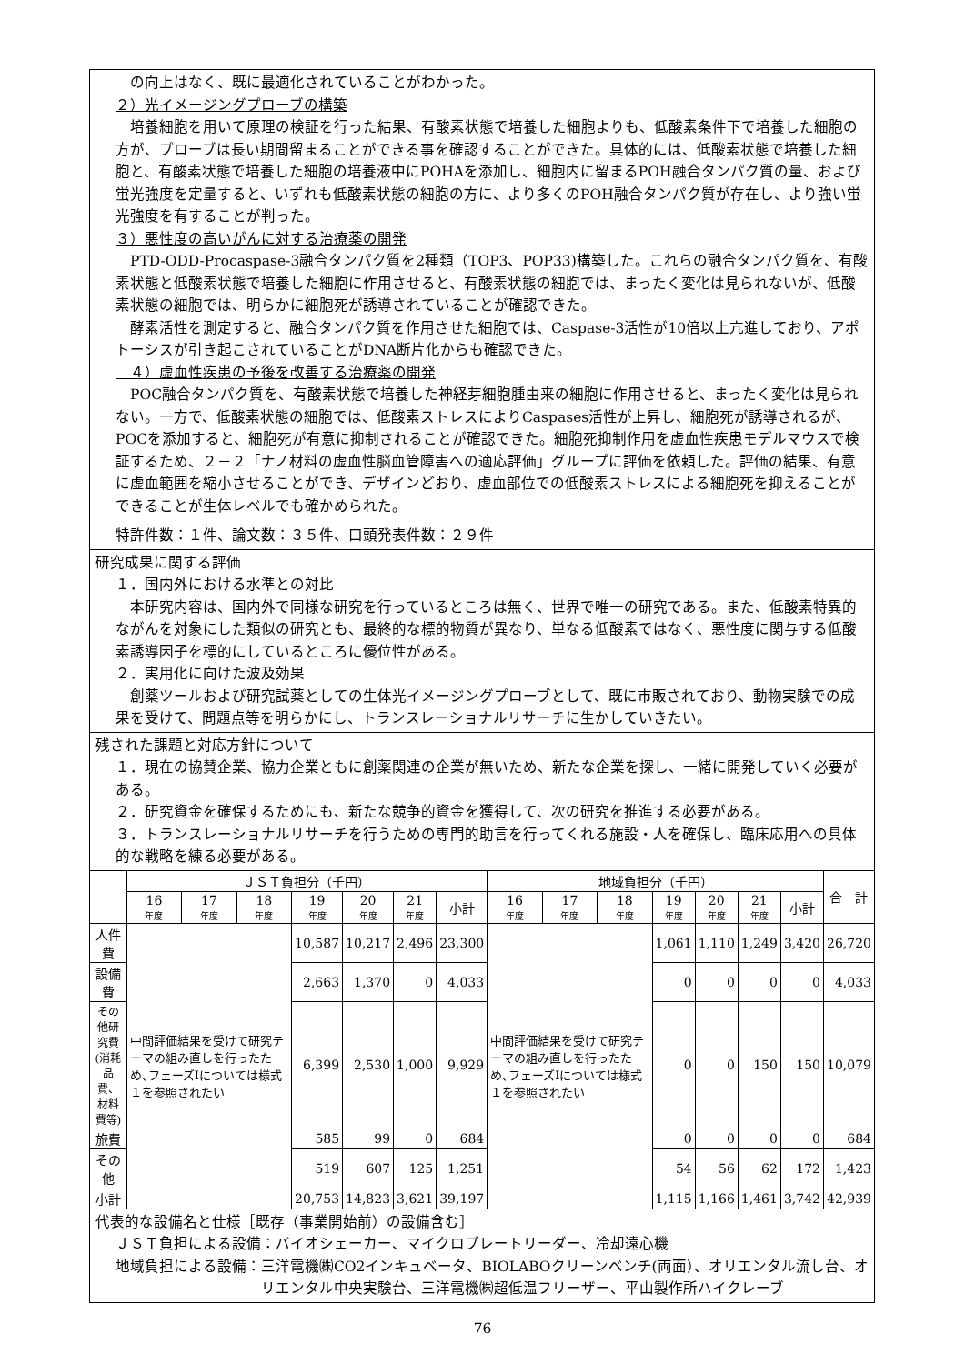の向上はなく、既に最適化されていることがわかった。
２）光イメージングプローブの構築
　培養細胞を用いて原理の検証を行った結果、有酸素状態で培養した細胞よりも、低酸素条件下で培養した細胞の方が、プローブは長い期間留まることができる事を確認することができた。具体的には、低酸素状態で培養した細胞と、有酸素状態で培養した細胞の培養液中にPOHAを添加し、細胞内に留まるPOH融合タンパク質の量、および蛍光強度を定量すると、いずれも低酸素状態の細胞の方に、より多くのPOH融合タンパク質が存在し、より強い蛍光強度を有することが判った。
３）悪性度の高いがんに対する治療薬の開発
　PTD-ODD-Procaspase-3融合タンパク質を2種類（TOP3、POP33)構築した。これらの融合タンパク質を、有酸素状態と低酸素状態で培養した細胞に作用させると、有酸素状態の細胞では、まったく変化は見られないが、低酸素状態の細胞では、明らかに細胞死が誘導されていることが確認できた。
　酵素活性を測定すると、融合タンパク質を作用させた細胞では、Caspase-3活性が10倍以上亢進しており、アポトーシスが引き起こされていることがDNA断片化からも確認できた。
　４）虚血性疾患の予後を改善する治療薬の開発
　POC融合タンパク質を、有酸素状態で培養した神経芽細胞腫由来の細胞に作用させると、まったく変化は見られない。一方で、低酸素状態の細胞では、低酸素ストレスによりCaspases活性が上昇し、細胞死が誘導されるが、POCを添加すると、細胞死が有意に抑制されることが確認できた。細胞死抑制作用を虚血性疾患モデルマウスで検証するため、２－２「ナノ材料の虚血性脳血管障害への適応評価」グループに評価を依頼した。評価の結果、有意に虚血範囲を縮小させることができ、デザインどおり、虚血部位での低酸素ストレスによる細胞死を抑えることができることが生体レベルでも確かめられた。
特許件数：１件、論文数：３５件、口頭発表件数：２９件
研究成果に関する評価
１．国内外における水準との対比
　本研究内容は、国内外で同様な研究を行っているところは無く、世界で唯一の研究である。また、低酸素特異的ながんを対象にした類似の研究とも、最終的な標的物質が異なり、単なる低酸素ではなく、悪性度に関与する低酸素誘導因子を標的にしているところに優位性がある。
２．実用化に向けた波及効果
　創薬ツールおよび研究試薬としての生体光イメージングプローブとして、既に市販されており、動物実験での成果を受けて、問題点等を明らかにし、トランスレーショナルリサーチに生かしていきたい。
残された課題と対応方針について
１．現在の協賛企業、協力企業ともに創薬関連の企業が無いため、新たな企業を探し、一緒に開発していく必要がある。
２．研究資金を確保するためにも、新たな競争的資金を獲得して、次の研究を推進する必要がある。
３．トランスレーショナルリサーチを行うための専門的助言を行ってくれる施設・人を確保し、臨床応用への具体的な戦略を練る必要がある。
| | ＪＳＴ負担分（千円） | | | | | | | 地域負担分（千円） | | | | | | | 合 計 |
| --- | --- | --- | --- | --- | --- | --- | --- | --- | --- | --- | --- | --- | --- | --- | --- |
| | 16 年度 | 17 年度 | 18 年度 | 19 年度 | 20 年度 | 21 年度 | 小計 | 16 年度 | 17 年度 | 18 年度 | 19 年度 | 20 年度 | 21 年度 | 小計 | |
| 人件費 | 中間評価結果を受けて研究テーマの組み直しを行ったため､フェーズⅠについては様式１を参照されたい | | | 10,587 | 10,217 | 2,496 | 23,300 | 中間評価結果を受けて研究テーマの組み直しを行ったため､フェーズⅠについては様式１を参照されたい | | | 1,061 | 1,110 | 1,249 | 3,420 | 26,720 |
| 設備費 | | | | 2,663 | 1,370 | 0 | 4,033 | | | | 0 | 0 | 0 | 0 | 4,033 |
| その他研究費 (消耗品費、 材料費等) | | | | 6,399 | 2,530 | 1,000 | 9,929 | | | | 0 | 0 | 150 | 150 | 10,079 |
| 旅費 | | | | 585 | 99 | 0 | 684 | | | | 0 | 0 | 0 | 0 | 684 |
| その他 | | | | 519 | 607 | 125 | 1,251 | | | | 54 | 56 | 62 | 172 | 1,423 |
| 小計 | | | | 20,753 | 14,823 | 3,621 | 39,197 | | | | 1,115 | 1,166 | 1,461 | 3,742 | 42,939 |
代表的な設備名と仕様［既存（事業開始前）の設備含む］
ＪＳＴ負担による設備：バイオシェーカー、マイクロプレートリーダー、冷却遠心機
地域負担による設備： 三洋電機㈱CO2インキュベータ、BIOLABOクリーンベンチ(両面）、オリエンタル流し台、オリエンタル中央実験台、三洋電機㈱超低温フリーザー、平山製作所ハイクレーブ
76